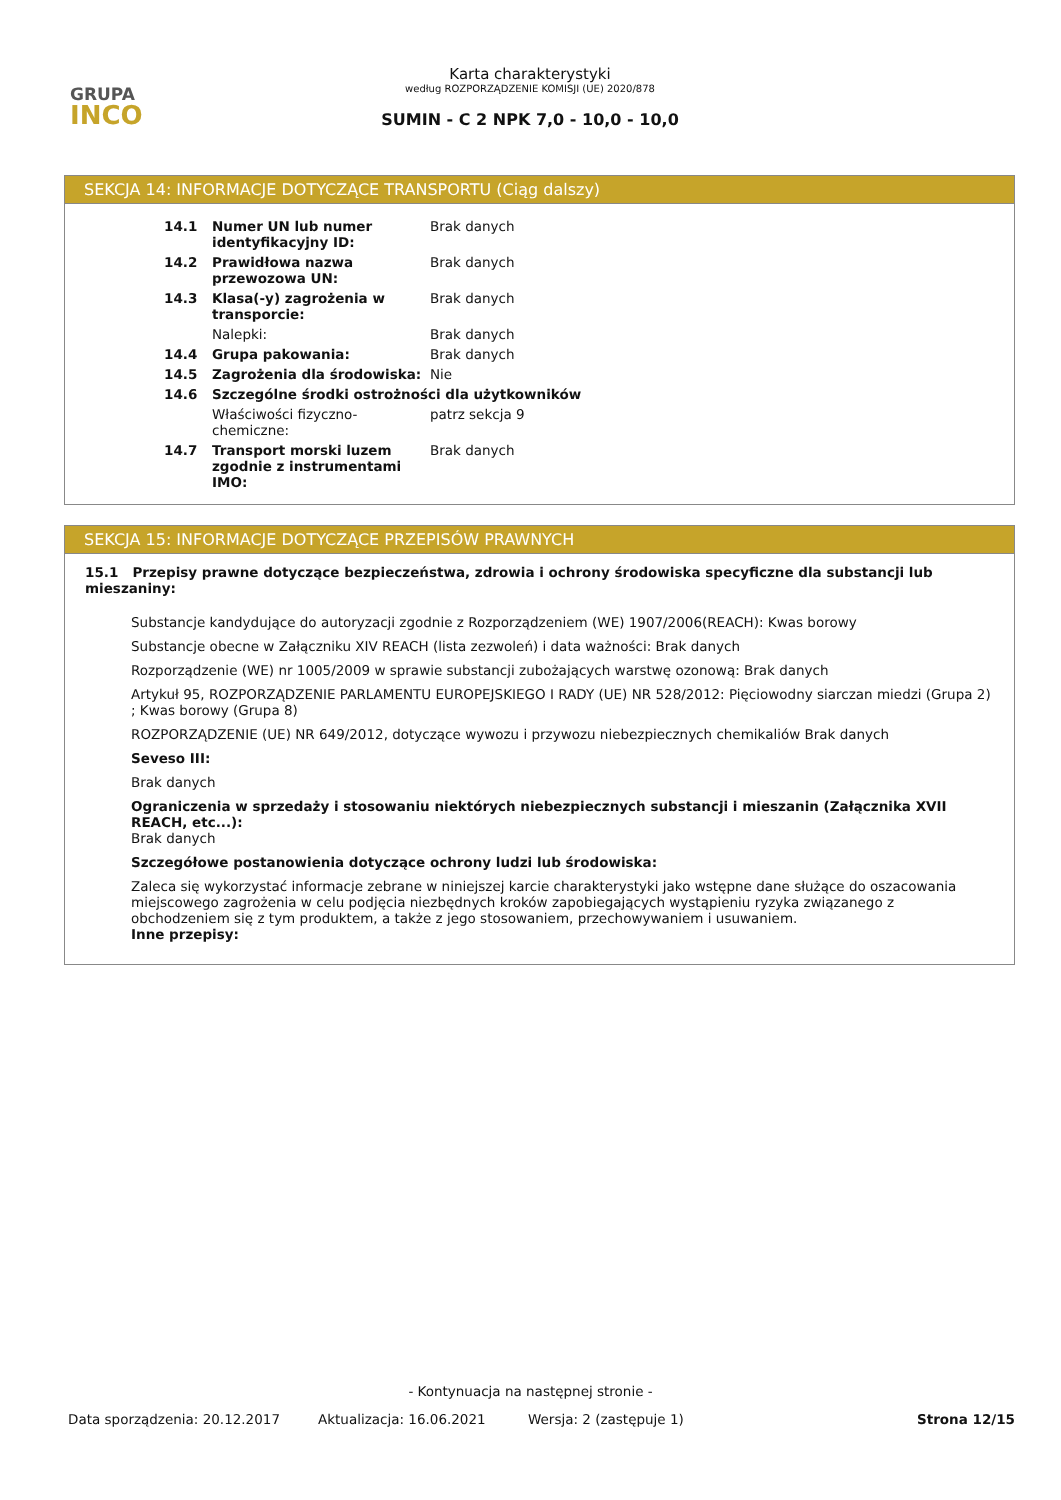GRUPA
INCO
Karta charakterystyki
według ROZPORZĄDZENIE KOMISJI (UE) 2020/878
SUMIN - C 2 NPK 7,0 - 10,0 - 10,0
SEKCJA 14: INFORMACJE DOTYCZĄCE TRANSPORTU (Ciąg dalszy)
| 14.1 | Numer UN lub numer identyfikacyjny ID: | Brak danych |
| 14.2 | Prawidłowa nazwa przewozowa UN: | Brak danych |
| 14.3 | Klasa(-y) zagrożenia w transporcie: | Brak danych |
| | Nalepki: | Brak danych |
| 14.4 | Grupa pakowania: | Brak danych |
| 14.5 | Zagrożenia dla środowiska: | Nie |
| 14.6 | Szczególne środki ostrożności dla użytkowników | |
| | Właściwości fizyczno-chemiczne: | patrz sekcja 9 |
| 14.7 | Transport morski luzem zgodnie z instrumentami IMO: | Brak danych |
SEKCJA 15: INFORMACJE DOTYCZĄCE PRZEPISÓW PRAWNYCH
15.1 Przepisy prawne dotyczące bezpieczeństwa, zdrowia i ochrony środowiska specyficzne dla substancji lub mieszaniny:
Substancje kandydujące do autoryzacji zgodnie z Rozporządzeniem (WE) 1907/2006(REACH): Kwas borowy
Substancje obecne w Załączniku XIV REACH (lista zezwoleń) i data ważności: Brak danych
Rozporządzenie (WE) nr 1005/2009 w sprawie substancji zubożających warstwę ozonową: Brak danych
Artykuł 95, ROZPORZĄDZENIE PARLAMENTU EUROPEJSKIEGO I RADY (UE) NR 528/2012: Pięciowodny siarczan miedzi (Grupa 2) ; Kwas borowy (Grupa 8)
ROZPORZĄDZENIE (UE) NR 649/2012, dotyczące wywozu i przywozu niebezpiecznych chemikaliów Brak danych
Seveso III:
Brak danych
Ograniczenia w sprzedaży i stosowaniu niektórych niebezpiecznych substancji i mieszanin (Załącznika XVII REACH, etc...):
Brak danych
Szczegółowe postanowienia dotyczące ochrony ludzi lub środowiska:
Zaleca się wykorzystać informacje zebrane w niniejszej karcie charakterystyki jako wstępne dane służące do oszacowania miejscowego zagrożenia w celu podjęcia niezbędnych kroków zapobiegających wystąpieniu ryzyka związanego z obchodzeniem się z tym produktem, a także z jego stosowaniem, przechowywaniem i usuwaniem.
Inne przepisy:
- Kontynuacja na następnej stronie -
Data sporządzenia: 20.12.2017 Aktualizacja: 16.06.2021 Wersja: 2 (zastępuje 1) Strona 12/15